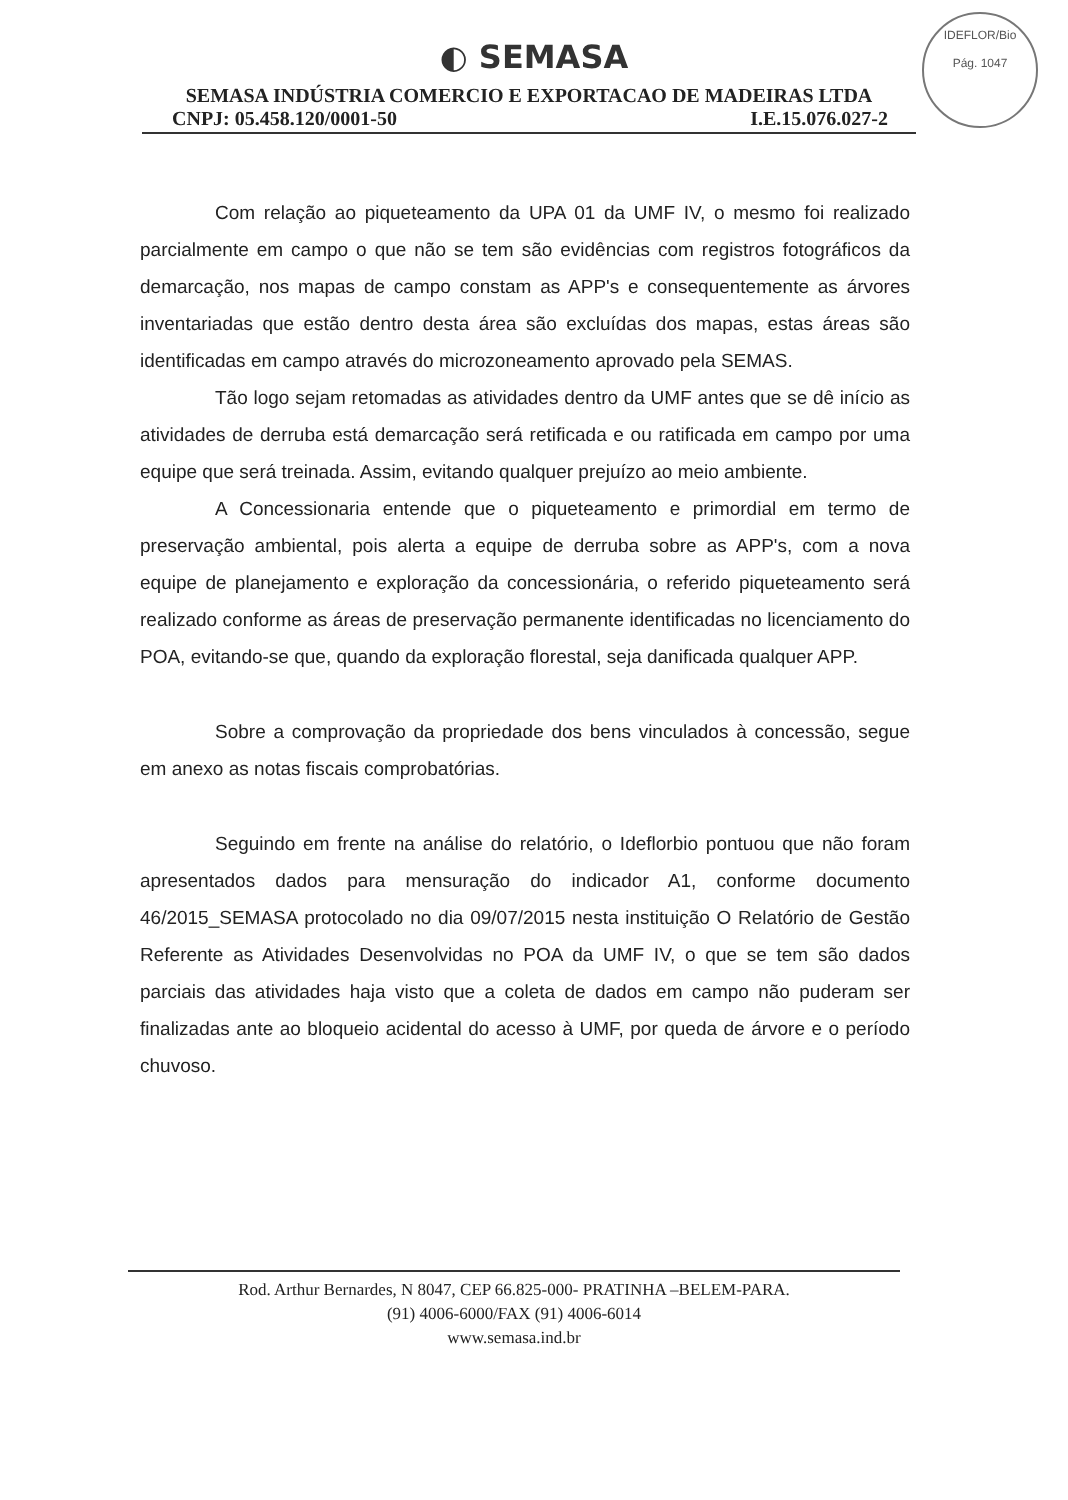IDEFLOR/Bio
Pág. 1047
◐ SEMASA
SEMASA INDÚSTRIA COMERCIO E EXPORTACAO DE MADEIRAS LTDA
CNPJ: 05.458.120/0001-50 I.E.15.076.027-2
Com relação ao piqueteamento da UPA 01 da UMF IV, o mesmo foi realizado parcialmente em campo o que não se tem são evidências com registros fotográficos da demarcação, nos mapas de campo constam as APP's e consequentemente as árvores inventariadas que estão dentro desta área são excluídas dos mapas, estas áreas são identificadas em campo através do microzoneamento aprovado pela SEMAS.
Tão logo sejam retomadas as atividades dentro da UMF antes que se dê início as atividades de derruba está demarcação será retificada e ou ratificada em campo por uma equipe que será treinada. Assim, evitando qualquer prejuízo ao meio ambiente.
A Concessionaria entende que o piqueteamento e primordial em termo de preservação ambiental, pois alerta a equipe de derruba sobre as APP's, com a nova equipe de planejamento e exploração da concessionária, o referido piqueteamento será realizado conforme as áreas de preservação permanente identificadas no licenciamento do POA, evitando-se que, quando da exploração florestal, seja danificada qualquer APP.
Sobre a comprovação da propriedade dos bens vinculados à concessão, segue em anexo as notas fiscais comprobatórias.
Seguindo em frente na análise do relatório, o Ideflorbio pontuou que não foram apresentados dados para mensuração do indicador A1, conforme documento 46/2015_SEMASA protocolado no dia 09/07/2015 nesta instituição O Relatório de Gestão Referente as Atividades Desenvolvidas no POA da UMF IV, o que se tem são dados parciais das atividades haja visto que a coleta de dados em campo não puderam ser finalizadas ante ao bloqueio acidental do acesso à UMF, por queda de árvore e o período chuvoso.
Rod. Arthur Bernardes, N 8047, CEP 66.825-000- PRATINHA –BELEM-PARA.
(91) 4006-6000/FAX (91) 4006-6014
www.semasa.ind.br